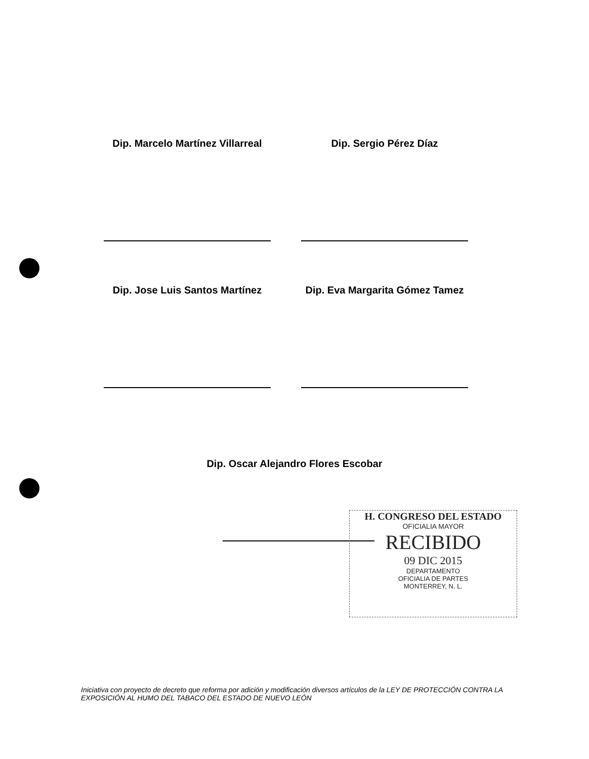Dip. Marcelo Martínez Villarreal Dip. Sergio Pérez Díaz
Dip. Jose Luis Santos Martínez Dip. Eva Margarita Gómez Tamez
Dip. Oscar Alejandro Flores Escobar
H. CONGRESO DEL ESTADO
OFICIALIA MAYOR
RECIBIDO
09 DIC 2015
DEPARTAMENTO
OFICIALIA DE PARTES
MONTERREY, N. L.
Iniciativa con proyecto de decreto que reforma por adición y modificación diversos artículos de la LEY DE PROTECCIÓN CONTRA LA EXPOSICIÓN AL HUMO DEL TABACO DEL ESTADO DE NUEVO LEÓN